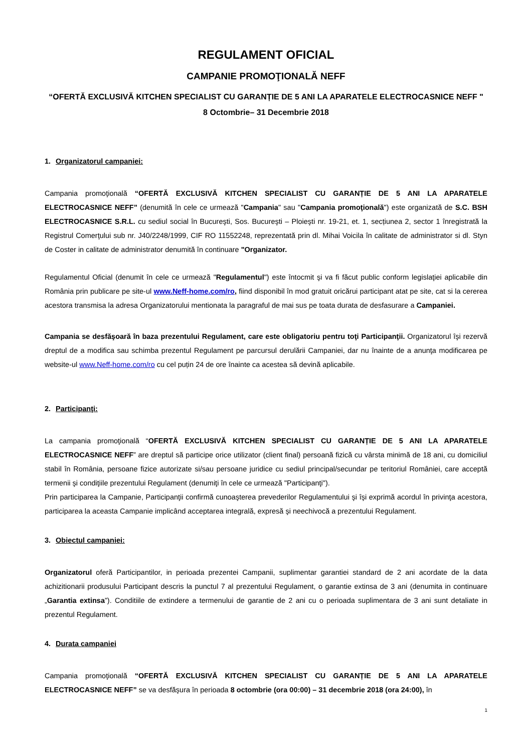REGULAMENT OFICIAL
CAMPANIE PROMOŢIONALĂ NEFF
“OFERTĂ EXCLUSIVĂ KITCHEN SPECIALIST CU GARANȚIE DE 5 ANI LA APARATELE ELECTROCASNICE NEFF "
8 Octombrie– 31 Decembrie 2018
1. Organizatorul campaniei:
Campania promoţională “OFERTĂ EXCLUSIVĂ KITCHEN SPECIALIST CU GARANȚIE DE 5 ANI LA APARATELE ELECTROCASNICE NEFF” (denumită în cele ce urmează "Campania" sau "Campania promoţională") este organizată de S.C. BSH ELECTROCASNICE S.R.L. cu sediul social în Bucureşti, Sos. Bucureşti – Ploieşti nr. 19-21, et. 1, secțiunea 2, sector 1 înregistrată la Registrul Comerţului sub nr. J40/2248/1999, CIF RO 11552248, reprezentată prin dl. Mihai Voicila în calitate de administrator si dl. Styn de Coster in calitate de administrator denumită în continuare "Organizator.
Regulamentul Oficial (denumit în cele ce urmează "Regulamentul") este întocmit şi va fi făcut public conform legislaţiei aplicabile din România prin publicare pe site-ul www.Neff-home.com/ro, fiind disponibil în mod gratuit oricărui participant atat pe site, cat si la cererea acestora transmisa la adresa Organizatorului mentionata la paragraful de mai sus pe toata durata de desfasurare a Campaniei.
Campania se desfăşoară în baza prezentului Regulament, care este obligatoriu pentru toţi Participanţii. Organizatorul îşi rezervă dreptul de a modifica sau schimba prezentul Regulament pe parcursul derulării Campaniei, dar nu înainte de a anunţa modificarea pe website-ul www.Neff-home.com/ro cu cel puțin 24 de ore înainte ca acestea să devină aplicabile.
2. Participanţi:
La campania promoţională “OFERTĂ EXCLUSIVĂ KITCHEN SPECIALIST CU GARANȚIE DE 5 ANI LA APARATELE ELECTROCASNICE NEFF” are dreptul să participe orice utilizator (client final) persoană fizică cu vârsta minimă de 18 ani, cu domiciliul stabil în România, persoane fizice autorizate si/sau persoane juridice cu sediul principal/secundar pe teritoriul României, care acceptă termenii şi condiţiile prezentului Regulament (denumiţi în cele ce urmează "Participanţi").
Prin participarea la Campanie, Participanţii confirmă cunoaşterea prevederilor Regulamentului şi îşi exprimă acordul în privinţa acestora, participarea la aceasta Campanie implicând acceptarea integrală, expresă şi neechivocă a prezentului Regulament.
3. Obiectul campaniei:
Organizatorul oferă Participantilor, in perioada prezentei Campanii, suplimentar garantiei standard de 2 ani acordate de la data achizitionarii produsului Participant descris la punctul 7 al prezentului Regulament, o garantie extinsa de 3 ani (denumita in continuare „Garantia extinsa”). Conditiile de extindere a termenului de garantie de 2 ani cu o perioada suplimentara de 3 ani sunt detaliate in prezentul Regulament.
4. Durata campaniei
Campania promoţională “OFERTĂ EXCLUSIVĂ KITCHEN SPECIALIST CU GARANȚIE DE 5 ANI LA APARATELE ELECTROCASNICE NEFF” se va desfăşura în perioada 8 octombrie (ora 00:00) – 31 decembrie 2018 (ora 24:00), în
1